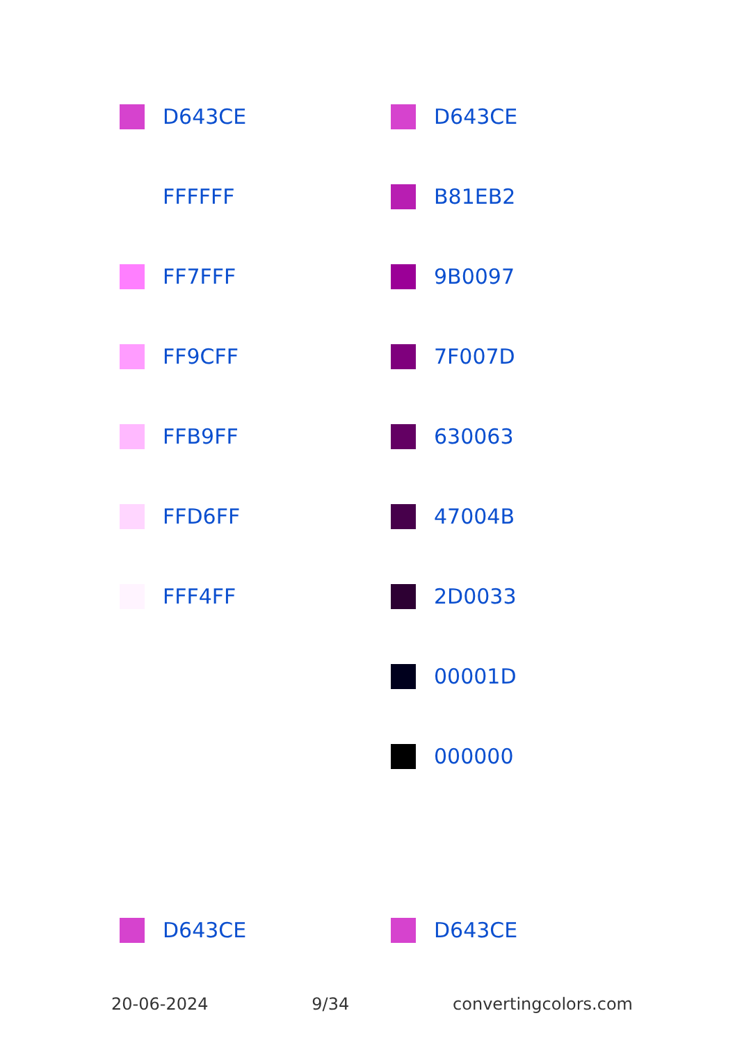D643CE
FFFFFF
FF7FFF
FF9CFF
FFB9FF
FFD6FF
FFF4FF
D643CE
B81EB2
9B0097
7F007D
630063
47004B
2D0033
00001D
000000
D643CE D643CE
20-06-2024 9/34 convertingcolors.com